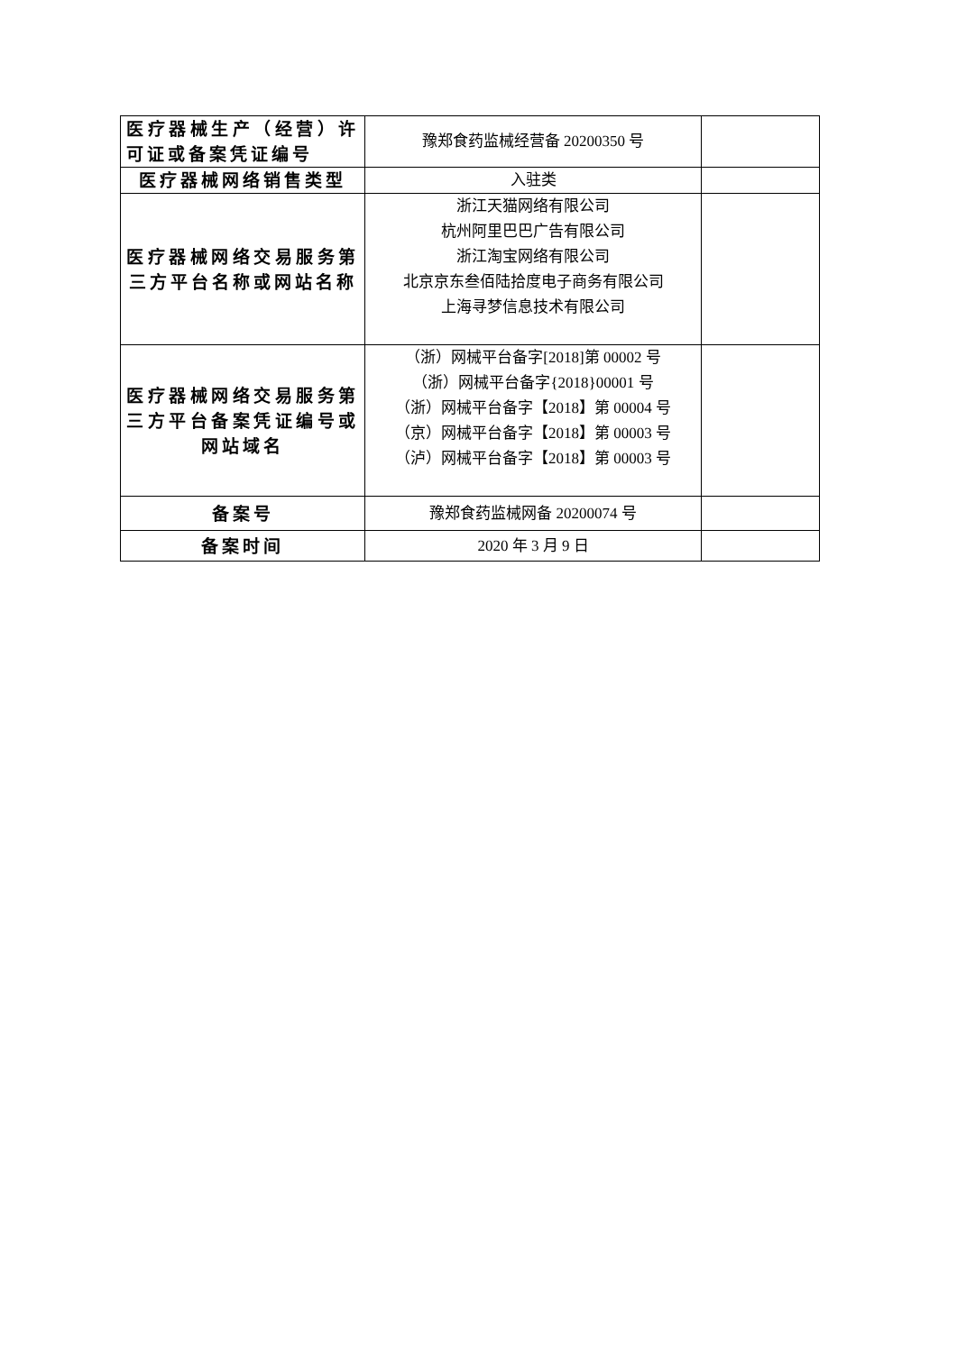| 医疗器械生产（经营）许可证或备案凭证编号 | 豫郑食药监械经营备 20200350 号 | |
| 医疗器械网络销售类型 | 入驻类 | |
| 医疗器械网络交易服务第三方平台名称或网站名称 | 浙江天猫网络有限公司 杭州阿里巴巴广告有限公司 浙江淘宝网络有限公司 北京京东叁佰陆拾度电子商务有限公司 上海寻梦信息技术有限公司 | |
| 医疗器械网络交易服务第三方平台备案凭证编号或网站域名 | （浙）网械平台备字[2018]第 00002 号 （浙）网械平台备字{2018}00001 号 （浙）网械平台备字【2018】第 00004 号 （京）网械平台备字【2018】第 00003 号 （泸）网械平台备字【2018】第 00003 号 | |
| 备案号 | 豫郑食药监械网备 20200074 号 | |
| 备案时间 | 2020 年 3 月 9 日 | |